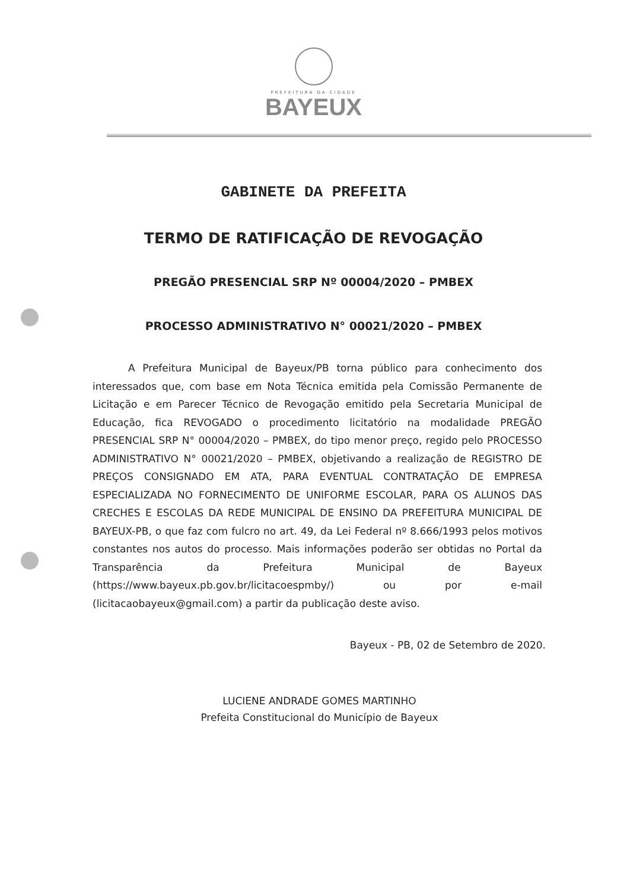PREFEITURA DA CIDADE
BAYEUX
GABINETE DA PREFEITA
TERMO DE RATIFICAÇÃO DE REVOGAÇÃO
PREGÃO PRESENCIAL SRP Nº 00004/2020 – PMBEX
PROCESSO ADMINISTRATIVO N° 00021/2020 – PMBEX
A Prefeitura Municipal de Bayeux/PB torna público para conhecimento dos interessados que, com base em Nota Técnica emitida pela Comissão Permanente de Licitação e em Parecer Técnico de Revogação emitido pela Secretaria Municipal de Educação, fica REVOGADO o procedimento licitatório na modalidade PREGÃO PRESENCIAL SRP N° 00004/2020 – PMBEX, do tipo menor preço, regido pelo PROCESSO ADMINISTRATIVO N° 00021/2020 – PMBEX, objetivando a realização de REGISTRO DE PREÇOS CONSIGNADO EM ATA, PARA EVENTUAL CONTRATAÇÃO DE EMPRESA ESPECIALIZADA NO FORNECIMENTO DE UNIFORME ESCOLAR, PARA OS ALUNOS DAS CRECHES E ESCOLAS DA REDE MUNICIPAL DE ENSINO DA PREFEITURA MUNICIPAL DE BAYEUX-PB, o que faz com fulcro no art. 49, da Lei Federal nº 8.666/1993 pelos motivos constantes nos autos do processo. Mais informações poderão ser obtidas no Portal da Transparência da Prefeitura Municipal de Bayeux (https://www.bayeux.pb.gov.br/licitacoespmby/) ou por e-mail (licitacaobayeux@gmail.com) a partir da publicação deste aviso.
Bayeux - PB, 02 de Setembro de 2020.
LUCIENE ANDRADE GOMES MARTINHO
Prefeita Constitucional do Município de Bayeux